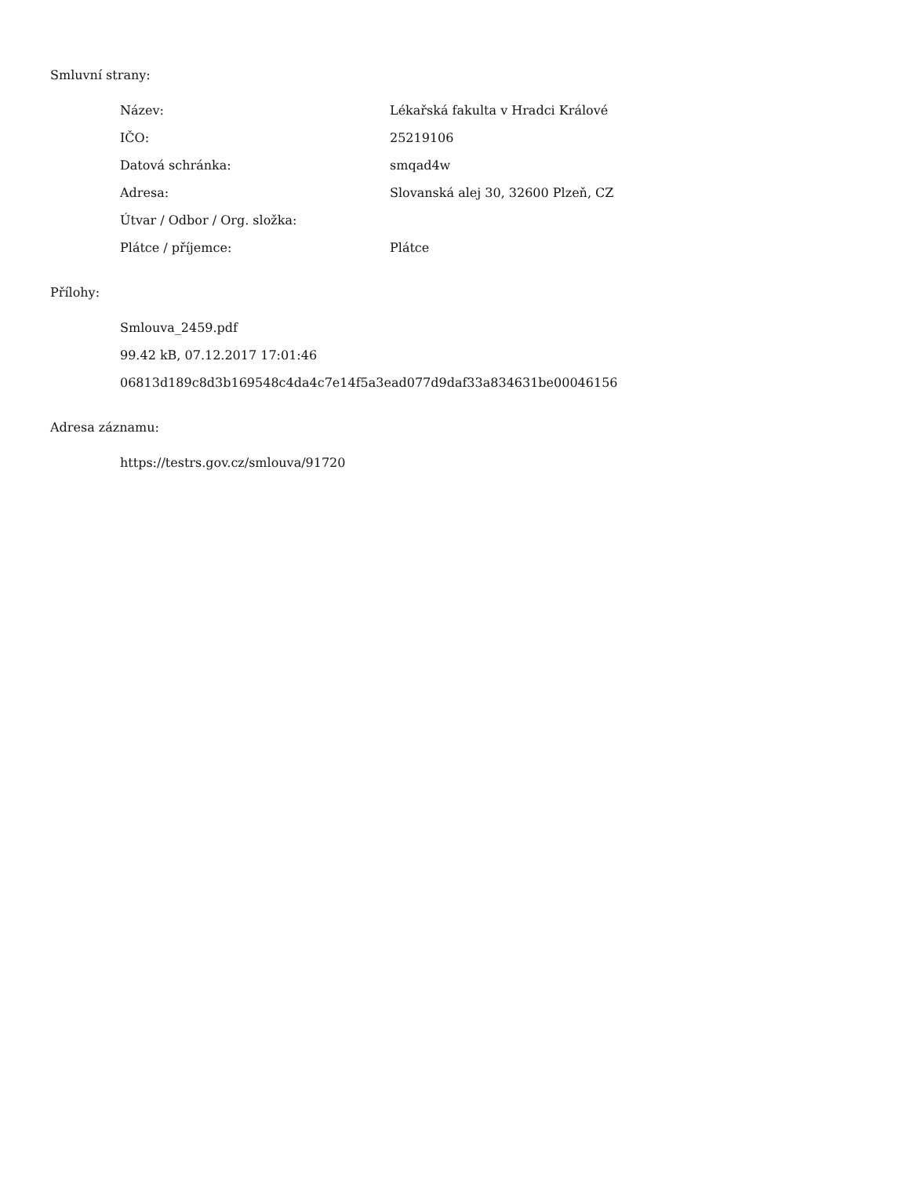Smluvní strany:
| Název: | Lékařská fakulta v Hradci Králové |
| IČO: | 25219106 |
| Datová schránka: | smqad4w |
| Adresa: | Slovanská alej 30, 32600 Plzeň, CZ |
| Útvar / Odbor / Org. složka: | |
| Plátce / příjemce: | Plátce |
Přílohy:
Smlouva_2459.pdf
99.42 kB, 07.12.2017 17:01:46
06813d189c8d3b169548c4da4c7e14f5a3ead077d9daf33a834631be00046156
Adresa záznamu:
https://testrs.gov.cz/smlouva/91720